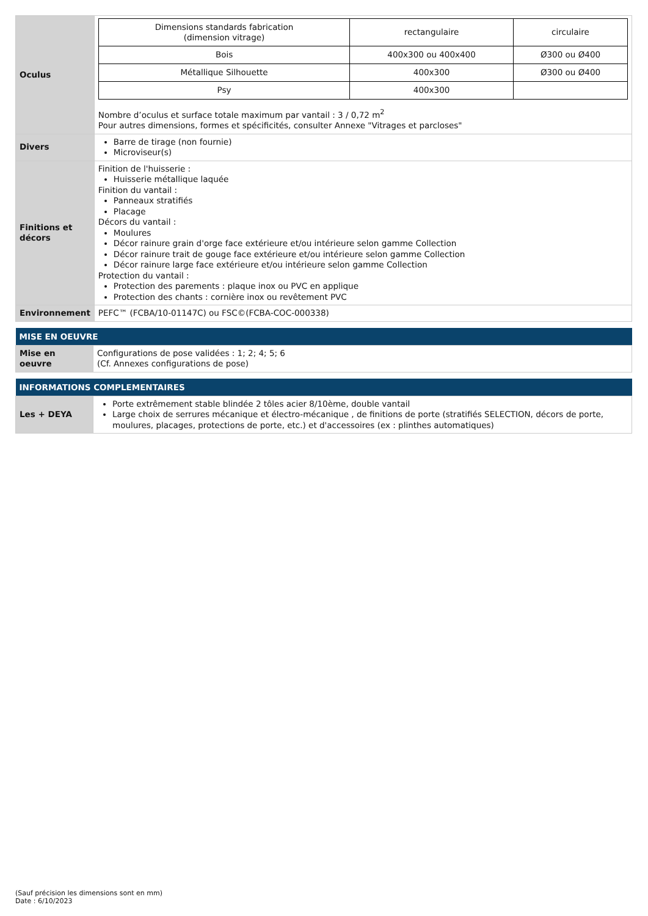| Oculus | / Dimensions standards fabrication (dimension vitrage) / rectangulaire / circulaire / / Bois / 400x300 ou 400x400 / Ø300 ou Ø400 / / Métallique Silhouette / 400x300 / Ø300 ou Ø400 / / Psy / 400x300 / / Nombre d’oculus et surface totale maximum par vantail : 3 / 0,72 m<sup>2</sup> Pour autres dimensions, formes et spécificités, consulter Annexe "Vitrages et parcloses" |
| Divers | Barre de tirage (non fournie) Microviseur(s) |
| Finitions et décors | Finition de l'huisserie : Huisserie métallique laquée Finition du vantail : Panneaux stratifiés Placage Décors du vantail : Moulures Décor rainure grain d'orge face extérieure et/ou intérieure selon gamme Collection Décor rainure trait de gouge face extérieure et/ou intérieure selon gamme Collection Décor rainure large face extérieure et/ou intérieure selon gamme Collection Protection du vantail : Protection des parements : plaque inox ou PVC en applique Protection des chants : cornière inox ou revêtement PVC |
| Environnement | PEFC™ (FCBA/10-01147C) ou FSC©(FCBA-COC-000338) |
| MISE EN OEUVRE | |
| --- | --- |
| Mise en oeuvre | Configurations de pose validées : 1; 2; 4; 5; 6 (Cf. Annexes configurations de pose) |
| INFORMATIONS COMPLEMENTAIRES | |
| --- | --- |
| Les + DEYA | Porte extrêmement stable blindée 2 tôles acier 8/10ème, double vantail Large choix de serrures mécanique et électro-mécanique , de finitions de porte (stratifiés SELECTION, décors de porte, moulures, placages, protections de porte, etc.) et d'accessoires (ex : plinthes automatiques) |
(Sauf précision les dimensions sont en mm)
Date : 6/10/2023